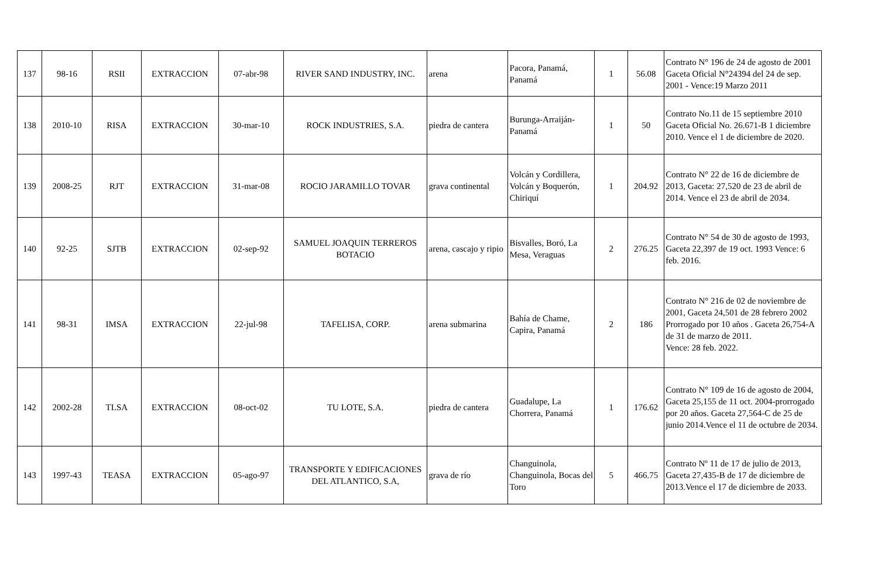| 137 | 98-16 | RSII | EXTRACCION | 07-abr-98 | RIVER SAND INDUSTRY, INC. | arena | Pacora, Panamá, Panamá | 1 | 56.08 | Contrato N° 196 de 24 de agosto de 2001 Gaceta Oficial N°24394 del 24 de sep. 2001 - Vence:19 Marzo 2011 |
| 138 | 2010-10 | RISA | EXTRACCION | 30-mar-10 | ROCK INDUSTRIES, S.A. | piedra de cantera | Burunga-Arraiján-Panamá | 1 | 50 | Contrato No.11 de 15 septiembre 2010 Gaceta Oficial No. 26.671-B 1 diciembre 2010. Vence el 1 de diciembre de 2020. |
| 139 | 2008-25 | RJT | EXTRACCION | 31-mar-08 | ROCIO JARAMILLO TOVAR | grava continental | Volcán y Cordillera, Volcán y Boquerón, Chiriquí | 1 | 204.92 | Contrato N° 22 de 16 de diciembre de 2013, Gaceta: 27,520 de 23 de abril de 2014. Vence el 23 de abril de 2034. |
| 140 | 92-25 | SJTB | EXTRACCION | 02-sep-92 | SAMUEL JOAQUIN TERREROS BOTACIO | arena, cascajo y ripio | Bisvalles, Boró, La Mesa, Veraguas | 2 | 276.25 | Contrato N° 54 de 30 de agosto de 1993, Gaceta 22,397 de 19 oct. 1993 Vence: 6 feb. 2016. |
| 141 | 98-31 | IMSA | EXTRACCION | 22-jul-98 | TAFELISA, CORP. | arena submarina | Bahía de Chame, Capira, Panamá | 2 | 186 | Contrato N° 216 de 02 de noviembre de 2001, Gaceta 24,501 de 28 febrero 2002 Prorrogado por 10 años . Gaceta 26,754-A de 31 de marzo de 2011. Vence: 28 feb. 2022. |
| 142 | 2002-28 | TLSA | EXTRACCION | 08-oct-02 | TU LOTE, S.A. | piedra de cantera | Guadalupe, La Chorrera, Panamá | 1 | 176.62 | Contrato N° 109 de 16 de agosto de 2004, Gaceta 25,155 de 11 oct. 2004-prorrogado por 20 años. Gaceta 27,564-C de 25 de junio 2014.Vence el 11 de octubre de 2034. |
| 143 | 1997-43 | TEASA | EXTRACCION | 05-ago-97 | TRANSPORTE Y EDIFICACIONES DEL ATLANTICO, S.A, | grava de río | Changuinola, Changuinola, Bocas del Toro | 5 | 466.75 | Contrato Nº 11 de 17 de julio de 2013, Gaceta 27,435-B de 17 de diciembre de 2013.Vence el 17 de diciembre de 2033. |